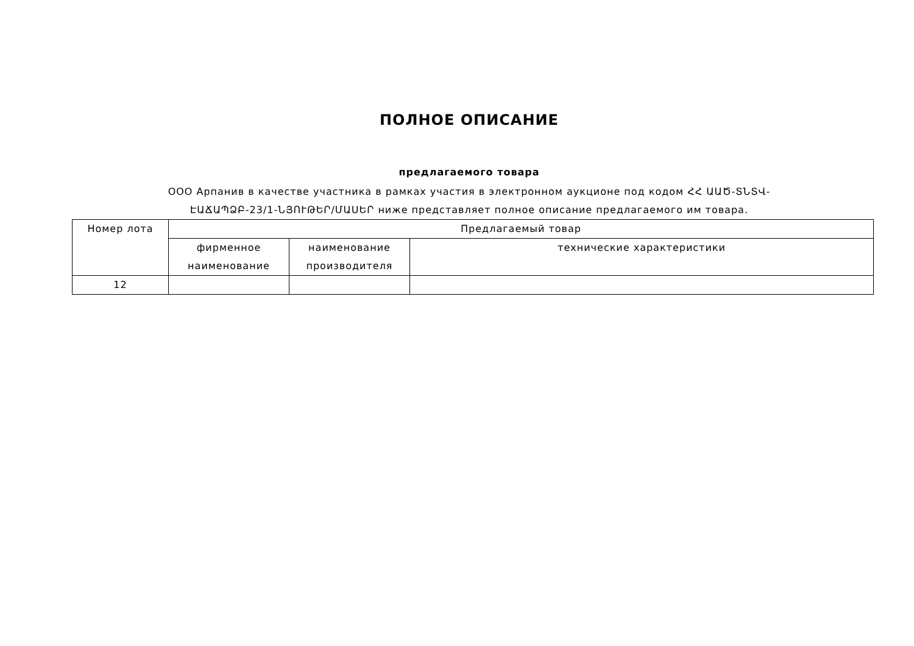ПОЛНОЕ ОПИСАНИЕ
предлагаемого товара
ООО Арпанив в качестве участника в рамках участия в электронном аукционе под кодом ՀՀ ԱԱԾ-ՏՆՏՎ-
ԷԱՃԱՊՁԲ-23/1-ՆՅՈՒԹԵՐ/ՄԱՍԵՐ ниже представляет полное описание предлагаемого им товара.
| Номер лота | Предлагаемый товар | | |
| --- | --- | --- | --- |
| | фирменное наименование | наименование производителя | технические характеристики |
| 12 | | | |